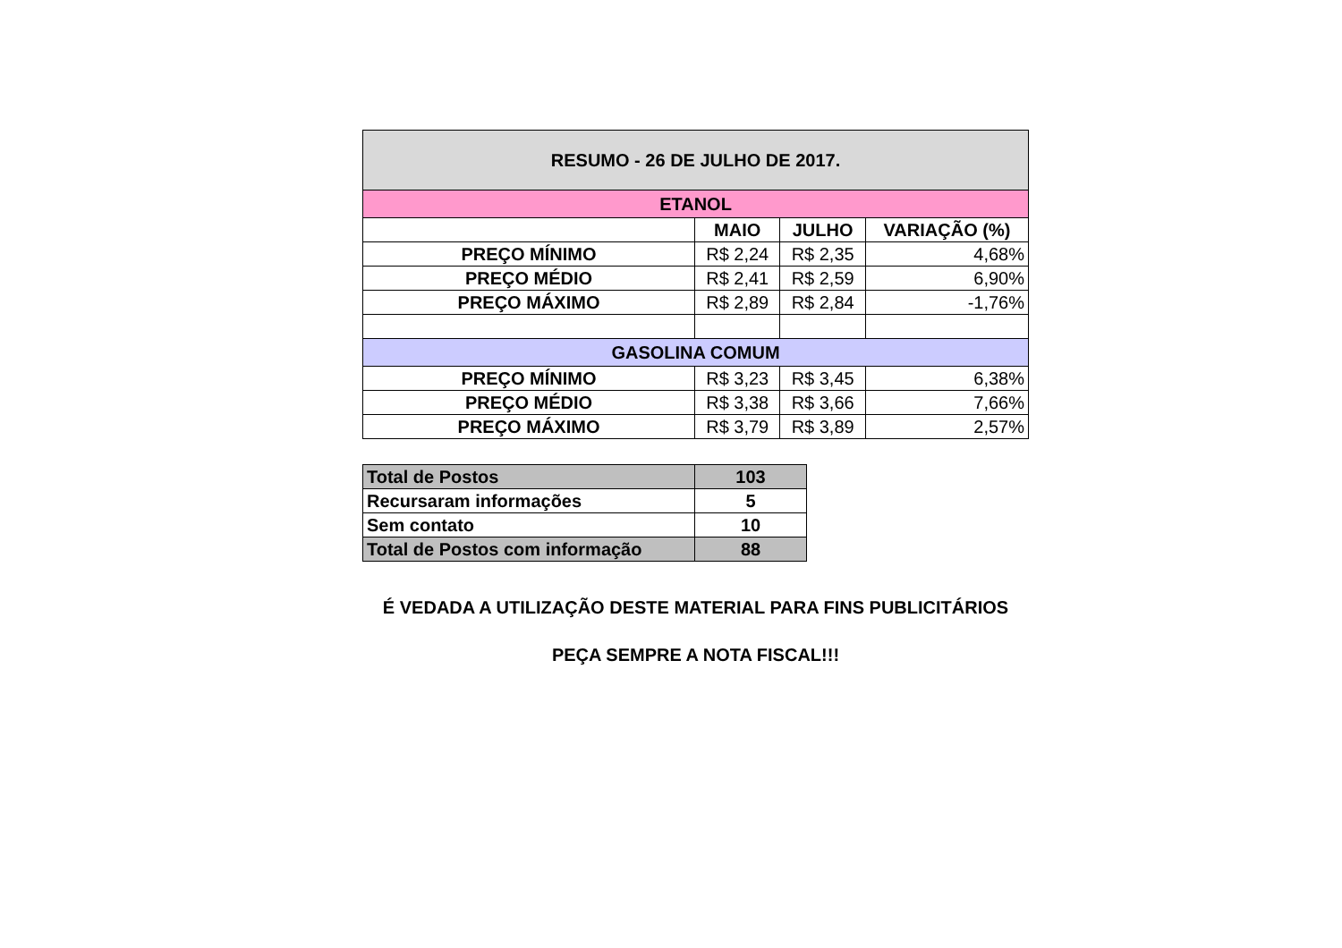| RESUMO - 26 DE JULHO DE 2017. | | | |
| ETANOL | | | |
| | MAIO | JULHO | VARIAÇÃO (%) |
| PREÇO MÍNIMO | R$ 2,24 | R$ 2,35 | 4,68% |
| PREÇO MÉDIO | R$ 2,41 | R$ 2,59 | 6,90% |
| PREÇO MÁXIMO | R$ 2,89 | R$ 2,84 | -1,76% |
| GASOLINA COMUM | | | |
| PREÇO MÍNIMO | R$ 3,23 | R$ 3,45 | 6,38% |
| PREÇO MÉDIO | R$ 3,38 | R$ 3,66 | 7,66% |
| PREÇO MÁXIMO | R$ 3,79 | R$ 3,89 | 2,57% |
| Total de Postos | 103 |
| Recursaram informações | 5 |
| Sem contato | 10 |
| Total de Postos com informação | 88 |
É VEDADA A UTILIZAÇÃO DESTE MATERIAL PARA FINS PUBLICITÁRIOS
PEÇA SEMPRE A NOTA FISCAL!!!